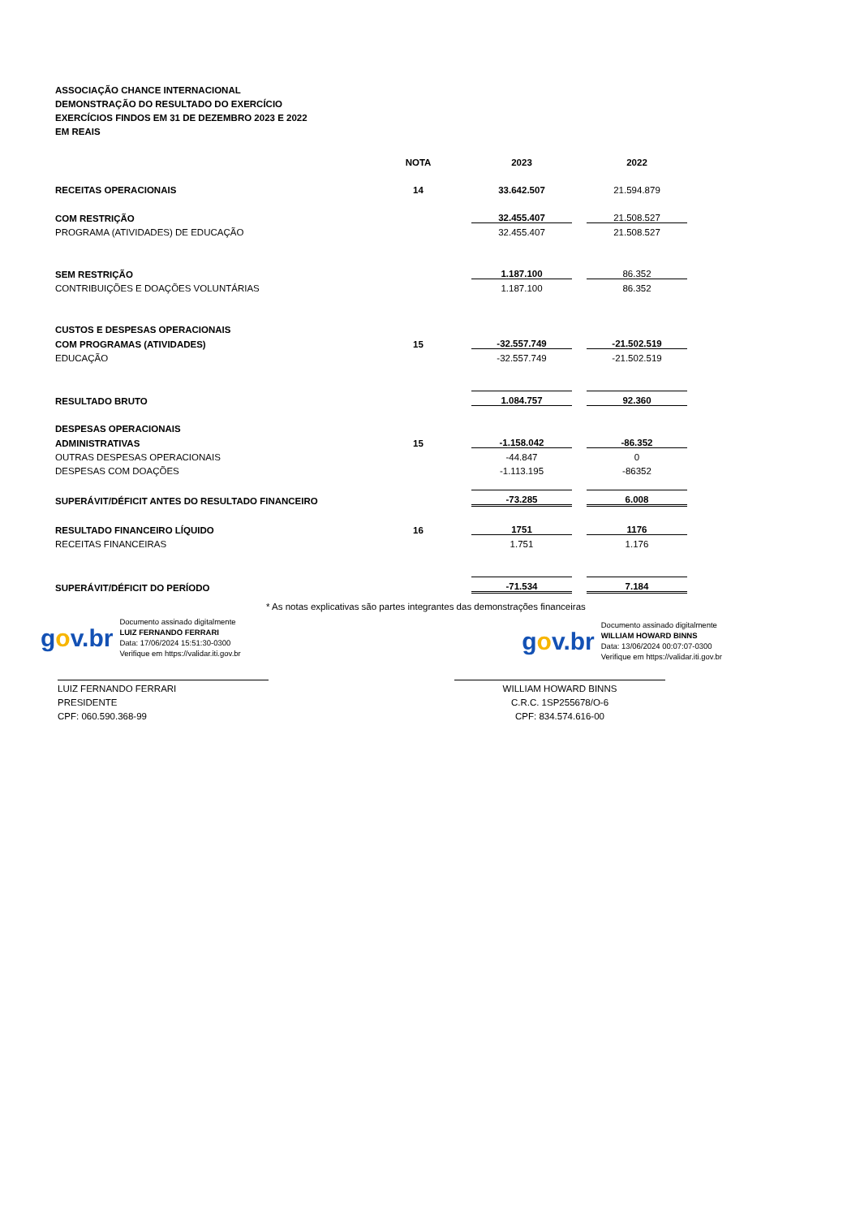ASSOCIAÇÃO CHANCE INTERNACIONAL
DEMONSTRAÇÃO DO RESULTADO DO EXERCÍCIO
EXERCÍCIOS FINDOS EM 31 DE DEZEMBRO 2023 E 2022
EM REAIS
| | NOTA | | 2023 | | 2022 |
| RECEITAS OPERACIONAIS | 14 | | 33.642.507 | | 21.594.879 |
| COM RESTRIÇÃO | | | 32.455.407 | | 21.508.527 |
| PROGRAMA (ATIVIDADES) DE EDUCAÇÃO | | | 32.455.407 | | 21.508.527 |
| SEM RESTRIÇÃO | | | 1.187.100 | | 86.352 |
| CONTRIBUIÇÕES E DOAÇÕES VOLUNTÁRIAS | | | 1.187.100 | | 86.352 |
| CUSTOS E DESPESAS OPERACIONAIS | | | | | |
| COM PROGRAMAS (ATIVIDADES) | 15 | | -32.557.749 | | -21.502.519 |
| EDUCAÇÃO | | | -32.557.749 | | -21.502.519 |
| RESULTADO BRUTO | | | 1.084.757 | | 92.360 |
| DESPESAS OPERACIONAIS | | | | | |
| ADMINISTRATIVAS | 15 | | -1.158.042 | | -86.352 |
| OUTRAS DESPESAS OPERACIONAIS | | | -44.847 | | 0 |
| DESPESAS COM DOAÇÕES | | | -1.113.195 | | -86352 |
| SUPERÁVIT/DÉFICIT ANTES DO RESULTADO FINANCEIRO | | | -73.285 | | 6.008 |
| RESULTADO FINANCEIRO LÍQUIDO | 16 | | 1751 | | 1176 |
| RECEITAS FINANCEIRAS | | | 1.751 | | 1.176 |
| SUPERÁVIT/DÉFICIT DO PERÍODO | | | -71.534 | | 7.184 |
* As notas explicativas são partes integrantes das demonstrações financeiras
gov.br
Documento assinado digitalmente
LUIZ FERNANDO FERRARI
Data: 17/06/2024 15:51:30-0300
Verifique em https://validar.iti.gov.br
gov.br
Documento assinado digitalmente
WILLIAM HOWARD BINNS
Data: 13/06/2024 00:07:07-0300
Verifique em https://validar.iti.gov.br
LUIZ FERNANDO FERRARI
PRESIDENTE
CPF: 060.590.368-99
WILLIAM HOWARD BINNS
C.R.C. 1SP255678/O-6
CPF: 834.574.616-00